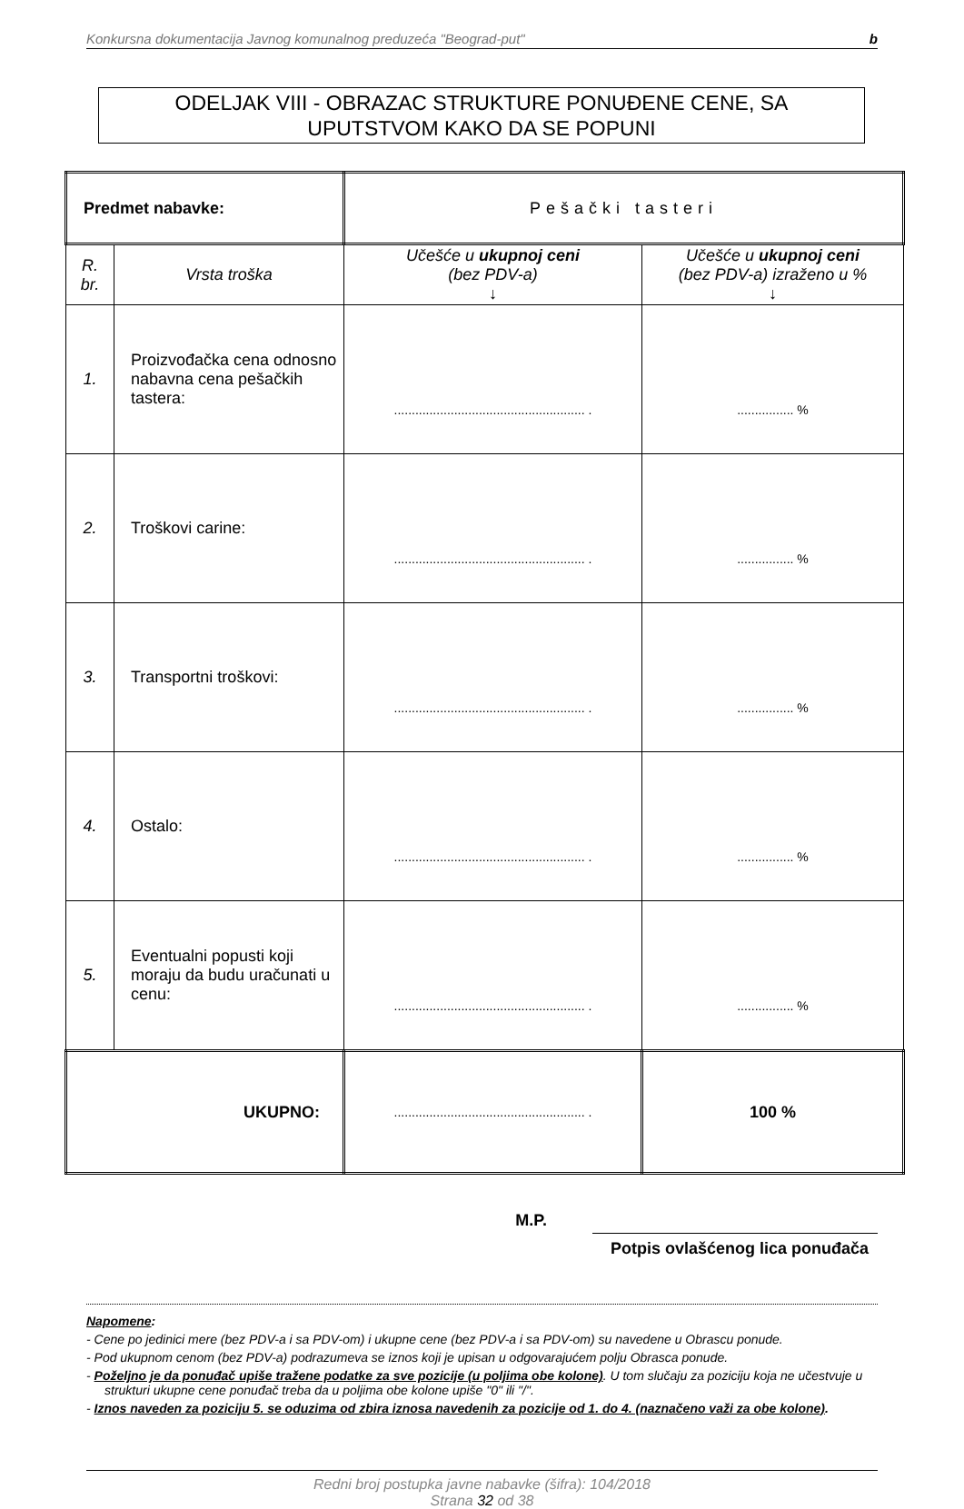Konkursna dokumentacija Javnog komunalnog preduzeća "Beograd-put" b
ODELJAK VIII - OBRAZAC STRUKTURE PONUĐENE CENE, SA
UPUTSTVOM KAKO DA SE POPUNI
| Predmet nabavke: | | Pešački tasteri | |
| R. br. | Vrsta troška | Učešće u ukupnoj ceni (bez PDV-a) ↓ | Učešće u ukupnoj ceni (bez PDV-a) izraženo u % ↓ |
| 1. | Proizvođačka cena odnosno nabavna cena pešačkih tastera: | ...................................................... . | ................ % |
| 2. | Troškovi carine: | ...................................................... . | ................ % |
| 3. | Transportni troškovi: | ...................................................... . | ................ % |
| 4. | Ostalo: | ...................................................... . | ................ % |
| 5. | Eventualni popusti koji moraju da budu uračunati u cenu: | ...................................................... . | ................ % |
| UKUPNO: | | ...................................................... . | 100 % |
M.P. Potpis ovlašćenog lica ponuđača
Napomene:
- Cene po jedinici mere (bez PDV-a i sa PDV-om) i ukupne cene (bez PDV-a i sa PDV-om) su navedene u Obrascu ponude.
- Pod ukupnom cenom (bez PDV-a) podrazumeva se iznos koji je upisan u odgovarajućem polju Obrasca ponude.
- Poželjno je da ponuđač upiše tražene podatke za sve pozicije (u poljima obe kolone). U tom slučaju za poziciju koja ne učestvuje u strukturi ukupne cene ponuđač treba da u poljima obe kolone upiše "0" ili "/".
- Iznos naveden za poziciju 5. se oduzima od zbira iznosa navedenih za pozicije od 1. do 4. (naznačeno važi za obe kolone).
Redni broj postupka javne nabavke (šifra): 104/2018
Strana 32 od 38